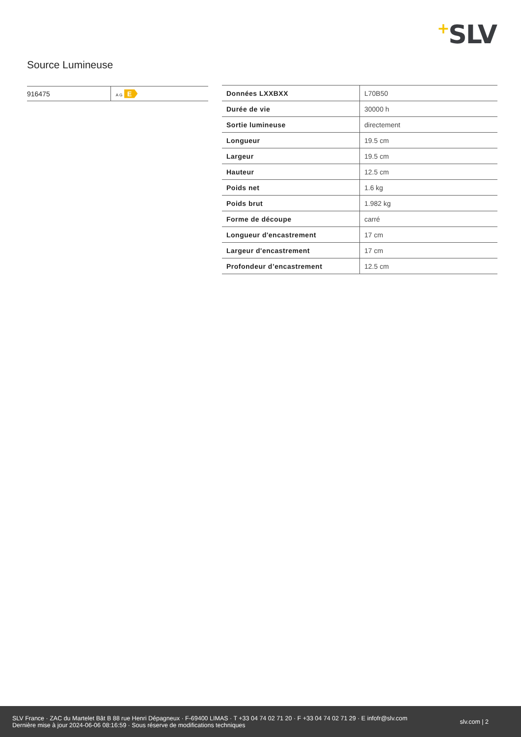+SLV
Source Lumineuse
| 916475 | A G E |
| Données LXXBXX | L70B50 |
| Durée de vie | 30000 h |
| Sortie lumineuse | directement |
| Longueur | 19.5 cm |
| Largeur | 19.5 cm |
| Hauteur | 12.5 cm |
| Poids net | 1.6 kg |
| Poids brut | 1.982 kg |
| Forme de découpe | carré |
| Longueur d'encastrement | 17 cm |
| Largeur d'encastrement | 17 cm |
| Profondeur d’encastrement | 12.5 cm |
SLV France · ZAC du Martelet Bât B 88 rue Henri Dépagneux · F-69400 LIMAS · T +33 04 74 02 71 20 · F +33 04 74 02 71 29 · E infofr@slv.com
Dernière mise à jour 2024-06-06 08:16:59 · Sous réserve de modifications techniques
slv.com | 2